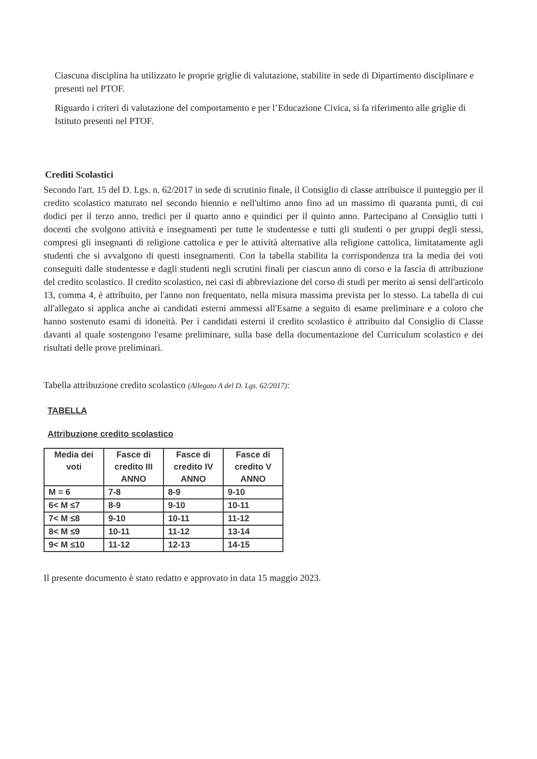Ciascuna disciplina ha utilizzato le proprie griglie di valutazione, stabilite in sede di Dipartimento disciplinare e presenti nel PTOF.
Riguardo i criteri di valutazione del comportamento e per l’Educazione Civica, si fa riferimento alle griglie di Istituto presenti nel PTOF.
Crediti Scolastici
Secondo l'art. 15 del D. Lgs. n. 62/2017 in sede di scrutinio finale, il Consiglio di classe attribuisce il punteggio per il credito scolastico maturato nel secondo biennio e nell'ultimo anno fino ad un massimo di quaranta punti, di cui dodici per il terzo anno, tredici per il quarto anno e quindici per il quinto anno. Partecipano al Consiglio tutti i docenti che svolgono attività e insegnamenti per tutte le studentesse e tutti gli studenti o per gruppi degli stessi, compresi gli insegnanti di religione cattolica e per le attività alternative alla religione cattolica, limitatamente agli studenti che si avvalgono di questi insegnamenti. Con la tabella stabilita la corrispondenza tra la media dei voti conseguiti dalle studentesse e dagli studenti negli scrutini finali per ciascun anno di corso e la fascia di attribuzione del credito scolastico. Il credito scolastico, nei casi di abbreviazione del corso di studi per merito ai sensi dell'articolo 13, comma 4, è attribuito, per l'anno non frequentato, nella misura massima prevista per lo stesso. La tabella di cui all'allegato si applica anche ai candidati esterni ammessi all'Esame a seguito di esame preliminare e a coloro che hanno sostenuto esami di idoneità. Per i candidati esterni il credito scolastico è attribuito dal Consiglio di Classe davanti al quale sostengono l'esame preliminare, sulla base della documentazione del Curriculum scolastico e dei risultati delle prove preliminari.
Tabella attribuzione credito scolastico (Allegato A del D. Lgs. 62/2017):
TABELLA
Attribuzione credito scolastico
| Media dei voti | Fasce di credito III ANNO | Fasce di credito IV ANNO | Fasce di credito V ANNO |
| --- | --- | --- | --- |
| M = 6 | 7-8 | 8-9 | 9-10 |
| 6< M ≤7 | 8-9 | 9-10 | 10-11 |
| 7< M ≤8 | 9-10 | 10-11 | 11-12 |
| 8< M ≤9 | 10-11 | 11-12 | 13-14 |
| 9< M ≤10 | 11-12 | 12-13 | 14-15 |
Il presente documento è stato redatto e approvato in data 15 maggio 2023.